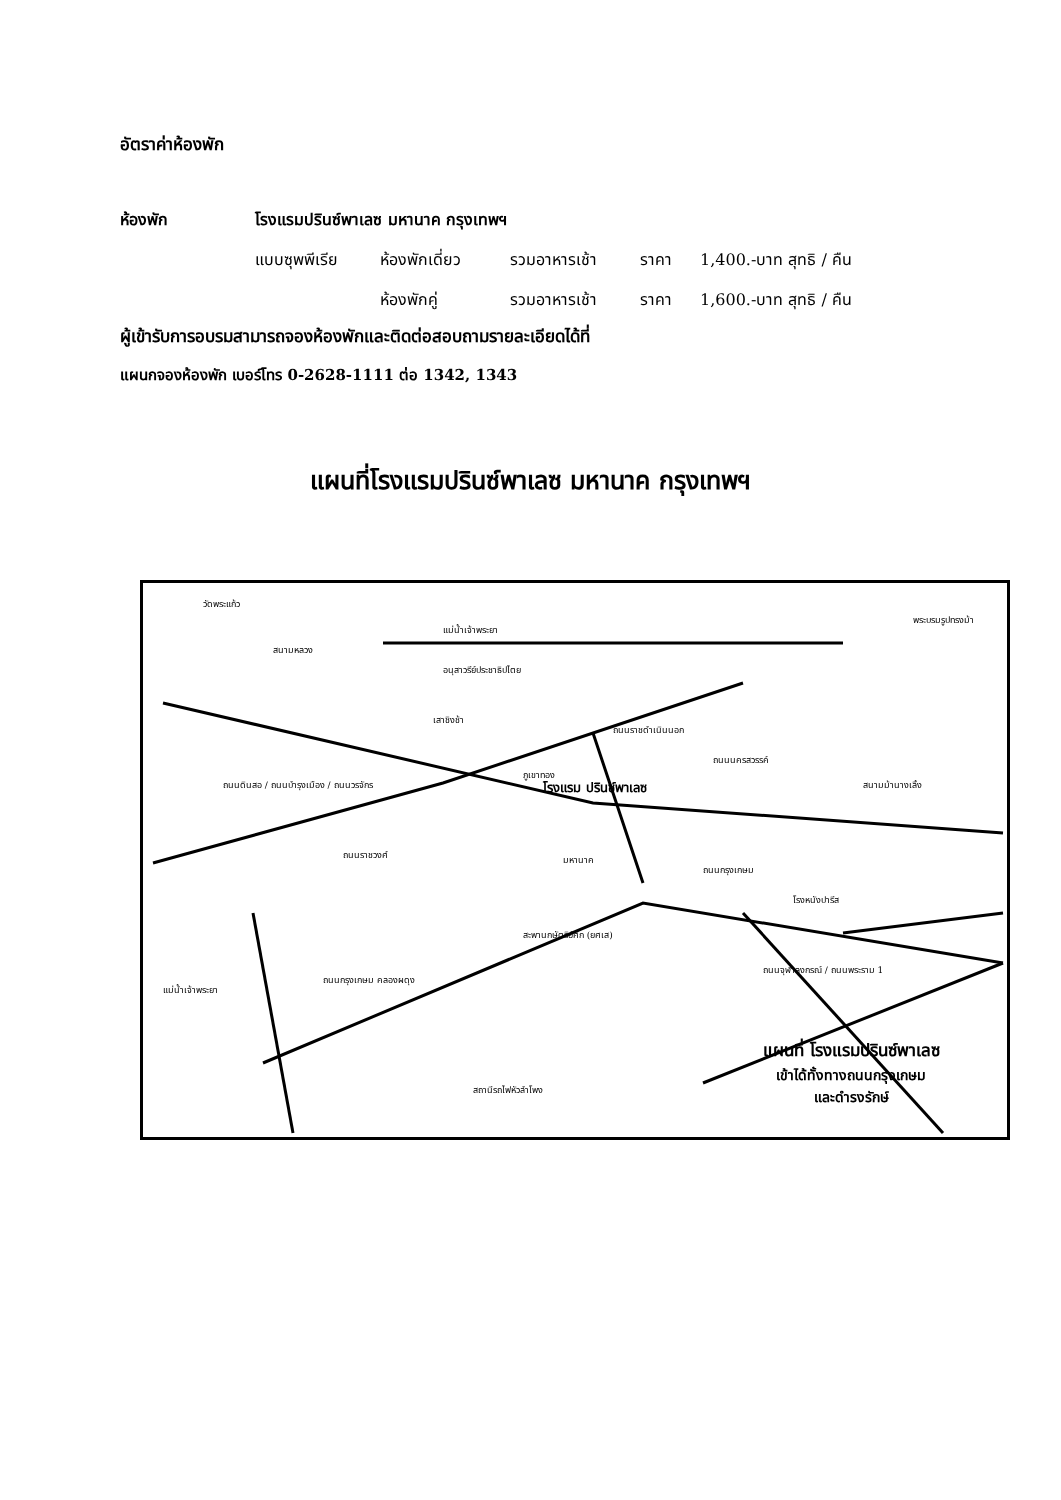อัตราค่าห้องพัก
ห้องพัก โรงแรมปรินซ์พาเลซ มหานาค กรุงเทพฯ
แบบซุพพีเรีย ห้องพักเดี่ยว รวมอาหารเช้า ราคา 1,400.-บาท สุทธิ / คืน
ห้องพักคู่ รวมอาหารเช้า ราคา 1,600.-บาท สุทธิ / คืน
ผู้เข้ารับการอบรมสามารถจองห้องพักและติดต่อสอบถามรายละเอียดได้ที่
แผนกจองห้องพัก เบอร์โทร 0-2628-1111 ต่อ 1342, 1343
แผนที่โรงแรมปรินซ์พาเลซ มหานาค กรุงเทพฯ
วัดพระแก้ว
สนามหลวง
แม่น้ำเจ้าพระยา
อนุสาวรีย์ประชาธิปไตย
พระบรมรูปทรงม้า
เสาชิงช้า
ภูเขาทอง
โรงแรม ปรินซ์พาเลซ
ถนนราชดำเนินนอก
ถนนนครสวรรค์
สนามม้านางเลิ้ง ถนนดินสอ / ถนนบำรุงเมือง / ถนนวรจักร
ถนนราชวงศ์ มหานาค
ถนนกรุงเกษม
โรงหนังปารีส
สะพานกษัตริย์ศึก (ยศเส)
ถนนกรุงเกษม คลองผดุง
ถนนจุฬาลงกรณ์ / ถนนพระราม 1
แม่น้ำเจ้าพระยา
สถานีรถไฟหัวลำโพง
แผนที่ โรงแรมปรินซ์พาเลซ
เข้าได้ทั้งทางถนนกรุงเกษม
และดำรงรักษ์